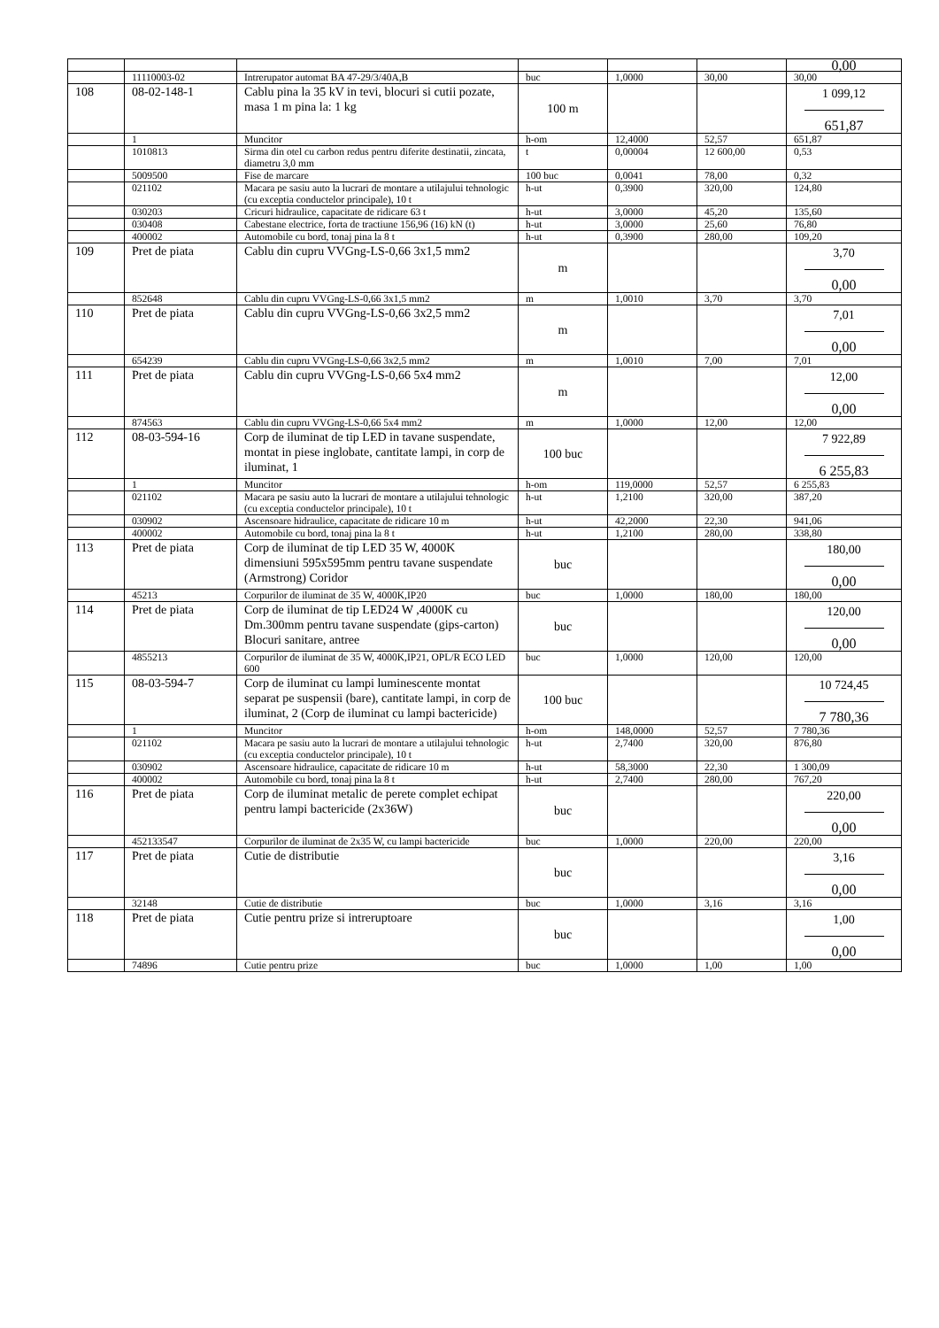| | | | | | | 0,00 |
| | 11110003-02 | Intrerupator automat BA 47-29/3/40A,B | buc | 1,0000 | 30,00 | 30,00 |
| 108 | 08-02-148-1 | Cablu pina la 35 kV in tevi, blocuri si cutii pozate, masa 1 m pina la: 1 kg | 100 m | | | 1 099,12 651,87 |
| | 1 | Muncitor | h-om | 12,4000 | 52,57 | 651,87 |
| | 1010813 | Sirma din otel cu carbon redus pentru diferite destinatii, zincata, diametru 3,0 mm | t | 0,00004 | 12 600,00 | 0,53 |
| | 5009500 | Fise de marcare | 100 buc | 0,0041 | 78,00 | 0,32 |
| | 021102 | Macara pe sasiu auto la lucrari de montare a utilajului tehnologic (cu exceptia conductelor principale), 10 t | h-ut | 0,3900 | 320,00 | 124,80 |
| | 030203 | Cricuri hidraulice, capacitate de ridicare 63 t | h-ut | 3,0000 | 45,20 | 135,60 |
| | 030408 | Cabestane electrice, forta de tractiune 156,96 (16) kN (t) | h-ut | 3,0000 | 25,60 | 76,80 |
| | 400002 | Automobile cu bord, tonaj pina la 8 t | h-ut | 0,3900 | 280,00 | 109,20 |
| 109 | Pret de piata | Cablu din cupru VVGng-LS-0,66 3x1,5 mm2 | m | | | 3,70 0,00 |
| | 852648 | Cablu din cupru VVGng-LS-0,66 3x1,5 mm2 | m | 1,0010 | 3,70 | 3,70 |
| 110 | Pret de piata | Cablu din cupru VVGng-LS-0,66 3x2,5 mm2 | m | | | 7,01 0,00 |
| | 654239 | Cablu din cupru VVGng-LS-0,66 3x2,5 mm2 | m | 1,0010 | 7,00 | 7,01 |
| 111 | Pret de piata | Cablu din cupru VVGng-LS-0,66 5x4 mm2 | m | | | 12,00 0,00 |
| | 874563 | Cablu din cupru VVGng-LS-0,66 5x4 mm2 | m | 1,0000 | 12,00 | 12,00 |
| 112 | 08-03-594-16 | Corp de iluminat de tip LED in tavane suspendate, montat in piese inglobate, cantitate lampi, in corp de iluminat, 1 | 100 buc | | | 7 922,89 6 255,83 |
| | 1 | Muncitor | h-om | 119,0000 | 52,57 | 6 255,83 |
| | 021102 | Macara pe sasiu auto la lucrari de montare a utilajului tehnologic (cu exceptia conductelor principale), 10 t | h-ut | 1,2100 | 320,00 | 387,20 |
| | 030902 | Ascensoare hidraulice, capacitate de ridicare 10 m | h-ut | 42,2000 | 22,30 | 941,06 |
| | 400002 | Automobile cu bord, tonaj pina la 8 t | h-ut | 1,2100 | 280,00 | 338,80 |
| 113 | Pret de piata | Corp de iluminat de tip LED 35 W, 4000K dimensiuni 595x595mm pentru tavane suspendate (Armstrong) Coridor | buc | | | 180,00 0,00 |
| | 45213 | Corpurilor de iluminat de 35 W, 4000K,IP20 | buc | 1,0000 | 180,00 | 180,00 |
| 114 | Pret de piata | Corp de iluminat de tip LED24 W ,4000K cu Dm.300mm pentru tavane suspendate (gips-carton) Blocuri sanitare, antree | buc | | | 120,00 0,00 |
| | 4855213 | Corpurilor de iluminat de 35 W, 4000K,IP21, OPL/R ECO LED 600 | buc | 1,0000 | 120,00 | 120,00 |
| 115 | 08-03-594-7 | Corp de iluminat cu lampi luminescente montat separat pe suspensii (bare), cantitate lampi, in corp de iluminat, 2 (Corp de iluminat cu lampi bactericide) | 100 buc | | | 10 724,45 7 780,36 |
| | 1 | Muncitor | h-om | 148,0000 | 52,57 | 7 780,36 |
| | 021102 | Macara pe sasiu auto la lucrari de montare a utilajului tehnologic (cu exceptia conductelor principale), 10 t | h-ut | 2,7400 | 320,00 | 876,80 |
| | 030902 | Ascensoare hidraulice, capacitate de ridicare 10 m | h-ut | 58,3000 | 22,30 | 1 300,09 |
| | 400002 | Automobile cu bord, tonaj pina la 8 t | h-ut | 2,7400 | 280,00 | 767,20 |
| 116 | Pret de piata | Corp de iluminat metalic de perete complet echipat pentru lampi bactericide (2x36W) | buc | | | 220,00 0,00 |
| | 452133547 | Corpurilor de iluminat de 2x35 W, cu lampi bactericide | buc | 1,0000 | 220,00 | 220,00 |
| 117 | Pret de piata | Cutie de distributie | buc | | | 3,16 0,00 |
| | 32148 | Cutie de distributie | buc | 1,0000 | 3,16 | 3,16 |
| 118 | Pret de piata | Cutie pentru prize si intreruptoare | buc | | | 1,00 0,00 |
| | 74896 | Cutie pentru prize | buc | 1,0000 | 1,00 | 1,00 |